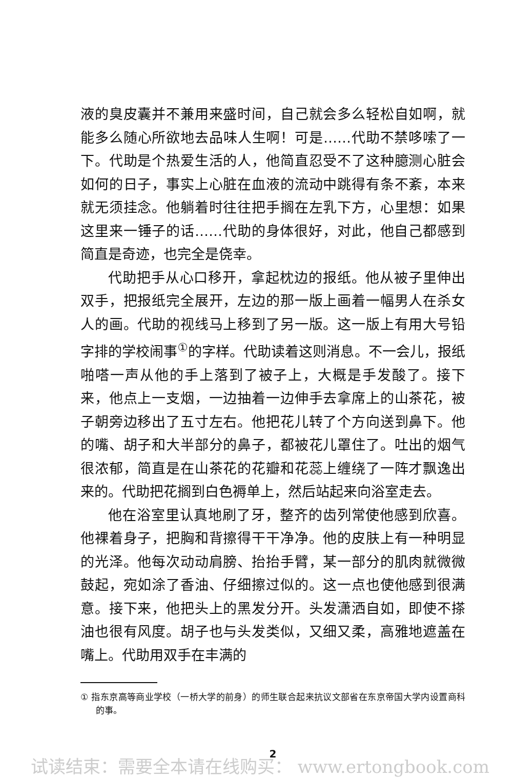液的臭皮囊并不兼用来盛时间，自己就会多么轻松自如啊，就能多么随心所欲地去品味人生啊！可是……代助不禁哆嗦了一下。代助是个热爱生活的人，他简直忍受不了这种臆测心脏会如何的日子，事实上心脏在血液的流动中跳得有条不紊，本来就无须挂念。他躺着时往往把手搁在左乳下方，心里想：如果这里来一锤子的话……代助的身体很好，对此，他自己都感到简直是奇迹，也完全是侥幸。
代助把手从心口移开，拿起枕边的报纸。他从被子里伸出双手，把报纸完全展开，左边的那一版上画着一幅男人在杀女人的画。代助的视线马上移到了另一版。这一版上有用大号铅字排的学校闹事<sup>①</sup>的字样。代助读着这则消息。不一会儿，报纸啪嗒一声从他的手上落到了被子上，大概是手发酸了。接下来，他点上一支烟，一边抽着一边伸手去拿席上的山茶花，被子朝旁边移出了五寸左右。他把花儿转了个方向送到鼻下。他的嘴、胡子和大半部分的鼻子，都被花儿罩住了。吐出的烟气很浓郁，简直是在山茶花的花瓣和花蕊上缠绕了一阵才飘逸出来的。代助把花搁到白色褥单上，然后站起来向浴室走去。
他在浴室里认真地刷了牙，整齐的齿列常使他感到欣喜。他裸着身子，把胸和背擦得干干净净。他的皮肤上有一种明显的光泽。他每次动动肩膀、抬抬手臂，某一部分的肌肉就微微鼓起，宛如涂了香油、仔细擦过似的。这一点也使他感到很满意。接下来，他把头上的黑发分开。头发潇洒自如，即使不搽油也很有风度。胡子也与头发类似，又细又柔，高雅地遮盖在嘴上。代助用双手在丰满的
① 指东京高等商业学校（一桥大学的前身）的师生联合起来抗议文部省在东京帝国大学内设置商科的事。
2
试读结束：需要全本请在线购买： www.ertongbook.com